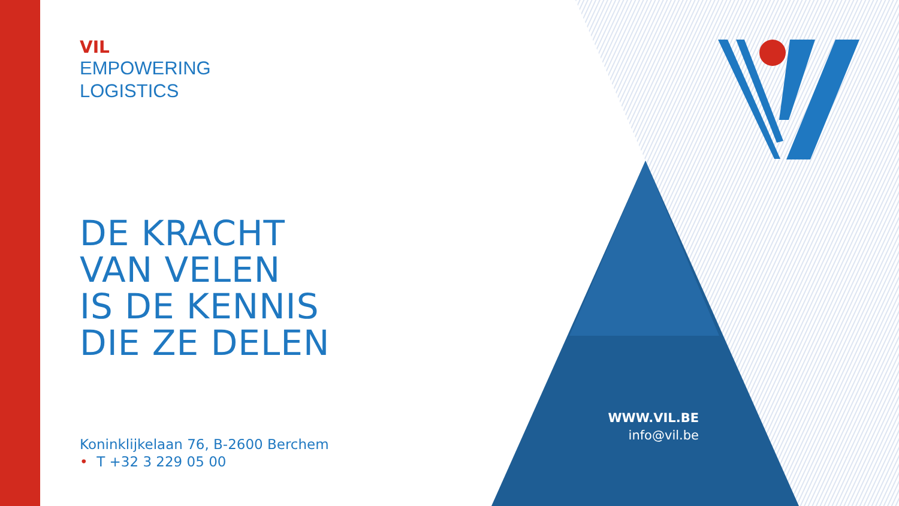VIL
EMPOWERING
LOGISTICS
DE KRACHT
VAN VELEN
IS DE KENNIS
DIE ZE DELEN
Koninklijkelaan 76, B-2600 Berchem
• T +32 3 229 05 00
WWW.VIL.BE
info@vil.be